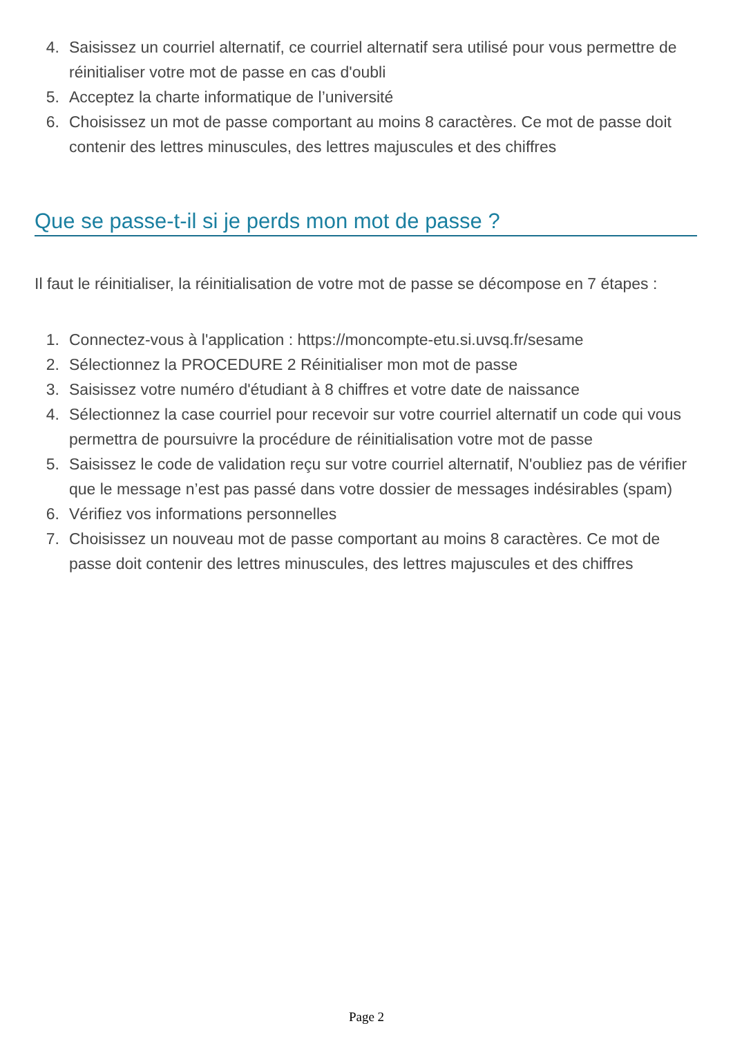4. Saisissez un courriel alternatif, ce courriel alternatif sera utilisé pour vous permettre de réinitialiser votre mot de passe en cas d'oubli
5. Acceptez la charte informatique de l’université
6. Choisissez un mot de passe comportant au moins 8 caractères. Ce mot de passe doit contenir des lettres minuscules, des lettres majuscules et des chiffres
Que se passe-t-il si je perds mon mot de passe ?
Il faut le réinitialiser, la réinitialisation de votre mot de passe se décompose en 7 étapes :
1. Connectez-vous à l'application : https://moncompte-etu.si.uvsq.fr/sesame
2. Sélectionnez la PROCEDURE 2 Réinitialiser mon mot de passe
3. Saisissez votre numéro d'étudiant à 8 chiffres et votre date de naissance
4. Sélectionnez la case courriel pour recevoir sur votre courriel alternatif un code qui vous permettra de poursuivre la procédure de réinitialisation votre mot de passe
5. Saisissez le code de validation reçu sur votre courriel alternatif, N'oubliez pas de vérifier que le message n’est pas passé dans votre dossier de messages indésirables (spam)
6. Vérifiez vos informations personnelles
7. Choisissez un nouveau mot de passe comportant au moins 8 caractères. Ce mot de passe doit contenir des lettres minuscules, des lettres majuscules et des chiffres
Page 2